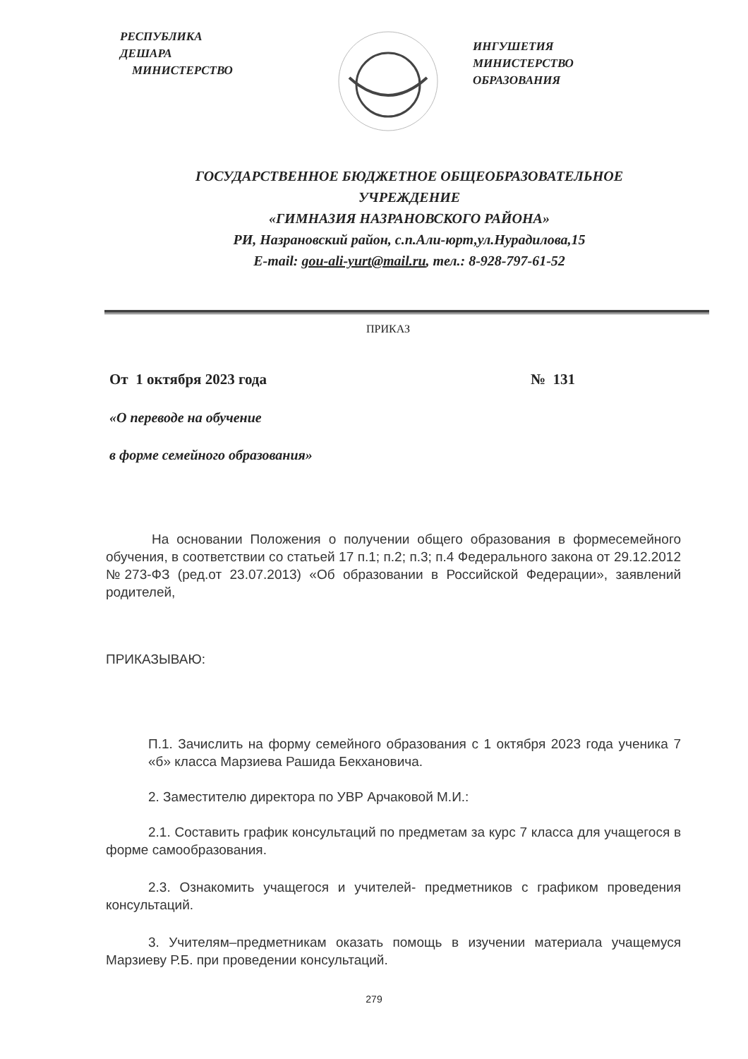РЕСПУБЛИКА
ДЕШАРА
МИНИСТЕРСТВО
ИНГУШЕТИЯ
МИНИСТЕРСТВО
ОБРАЗОВАНИЯ
ГОСУДАРСТВЕННОЕ БЮДЖЕТНОЕ ОБЩЕОБРАЗОВАТЕЛЬНОЕ
УЧРЕЖДЕНИЕ
«ГИМНАЗИЯ НАЗРАНОВСКОГО РАЙОНА»
РИ, Назрановский район, с.п.Али-юрт,ул.Нурадилова,15
E-mail: gou-ali-yurt@mail.ru, тел.: 8-928-797-61-52
ПРИКАЗ
От 1 октября 2023 года № 131
«О переводе на обучение
в форме семейного образования»
На основании Положения о получении общего образования в формесемейного обучения, в соответствии со статьей 17 п.1; п.2; п.3; п.4 Федерального закона от 29.12.2012 №273-ФЗ (ред.от 23.07.2013) «Об образовании в Российской Федерации», заявлений родителей,
ПРИКАЗЫВАЮ:
П.1. Зачислить на форму семейного образования с 1 октября 2023 года ученика 7 «б» класса Марзиева Рашида Бекхановича.
2. Заместителю директора по УВР Арчаковой М.И.:
2.1. Составить график консультаций по предметам за курс 7 класса для учащегося в форме самообразования.
2.3. Ознакомить учащегося и учителей- предметников с графиком проведения консультаций.
3. Учителям–предметникам оказать помощь в изучении материала учащемуся Марзиеву Р.Б. при проведении консультаций.
279